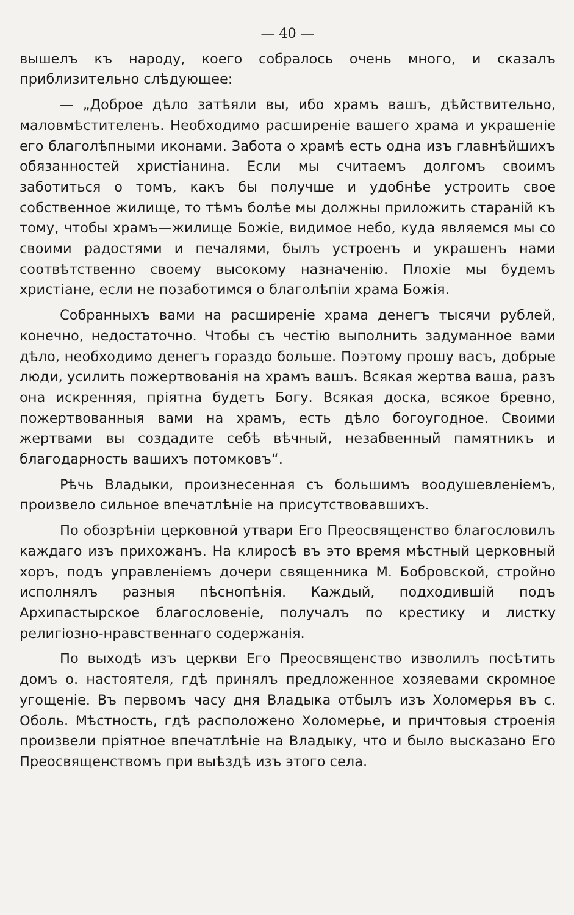— 40 —
вышелъ къ народу, коего собралось очень много, и сказалъ приблизительно слѣдующее:
— „Доброе дѣло затѣяли вы, ибо храмъ вашъ, дѣйствительно, маловмѣстителенъ. Необходимо расширеніе вашего храма и украшеніе его благолѣпными иконами. Забота о храмѣ есть одна изъ главнѣйшихъ обязанностей христіанина. Если мы считаемъ долгомъ своимъ заботиться о томъ, какъ бы получше и удобнѣе устроить свое собственное жилище, то тѣмъ болѣе мы должны приложить стараній къ тому, чтобы храмъ—жилище Божіе, видимое небо, куда являемся мы со своими радостями и печалями, былъ устроенъ и украшенъ нами соотвѣтственно своему высокому назначенію. Плохіе мы будемъ христіане, если не позаботимся о благолѣпіи храма Божія.
Собранныхъ вами на расширеніе храма денегъ тысячи рублей, конечно, недостаточно. Чтобы съ честію выполнить задуманное вами дѣло, необходимо денегъ гораздо больше. Поэтому прошу васъ, добрые люди, усилить пожертвованія на храмъ вашъ. Всякая жертва ваша, разъ она искренняя, пріятна будетъ Богу. Всякая доска, всякое бревно, пожертвованныя вами на храмъ, есть дѣло богоугодное. Своими жертвами вы создадите себѣ вѣчный, незабвенный памятникъ и благодарность вашихъ потомковъ“.
Рѣчь Владыки, произнесенная съ большимъ воодушевленіемъ, произвело сильное впечатлѣніе на присутствовавшихъ.
По обозрѣніи церковной утвари Его Преосвященство благословилъ каждаго изъ прихожанъ. На клиросѣ въ это время мѣстный церковный хоръ, подъ управленіемъ дочери священника М. Бобровской, стройно исполнялъ разныя пѣснопѣнія. Каждый, подходившій подъ Архипастырское благословеніе, получалъ по крестику и листку религіозно-нравственнаго содержанія.
По выходѣ изъ церкви Его Преосвященство изволилъ посѣтить домъ о. настоятеля, гдѣ принялъ предложенное хозяевами скромное угощеніе. Въ первомъ часу дня Владыка отбылъ изъ Холомерья въ с. Оболь. Мѣстность, гдѣ расположено Холомерье, и причтовыя строенія произвели пріятное впечатлѣніе на Владыку, что и было высказано Его Преосвященствомъ при выѣздѣ изъ этого села.